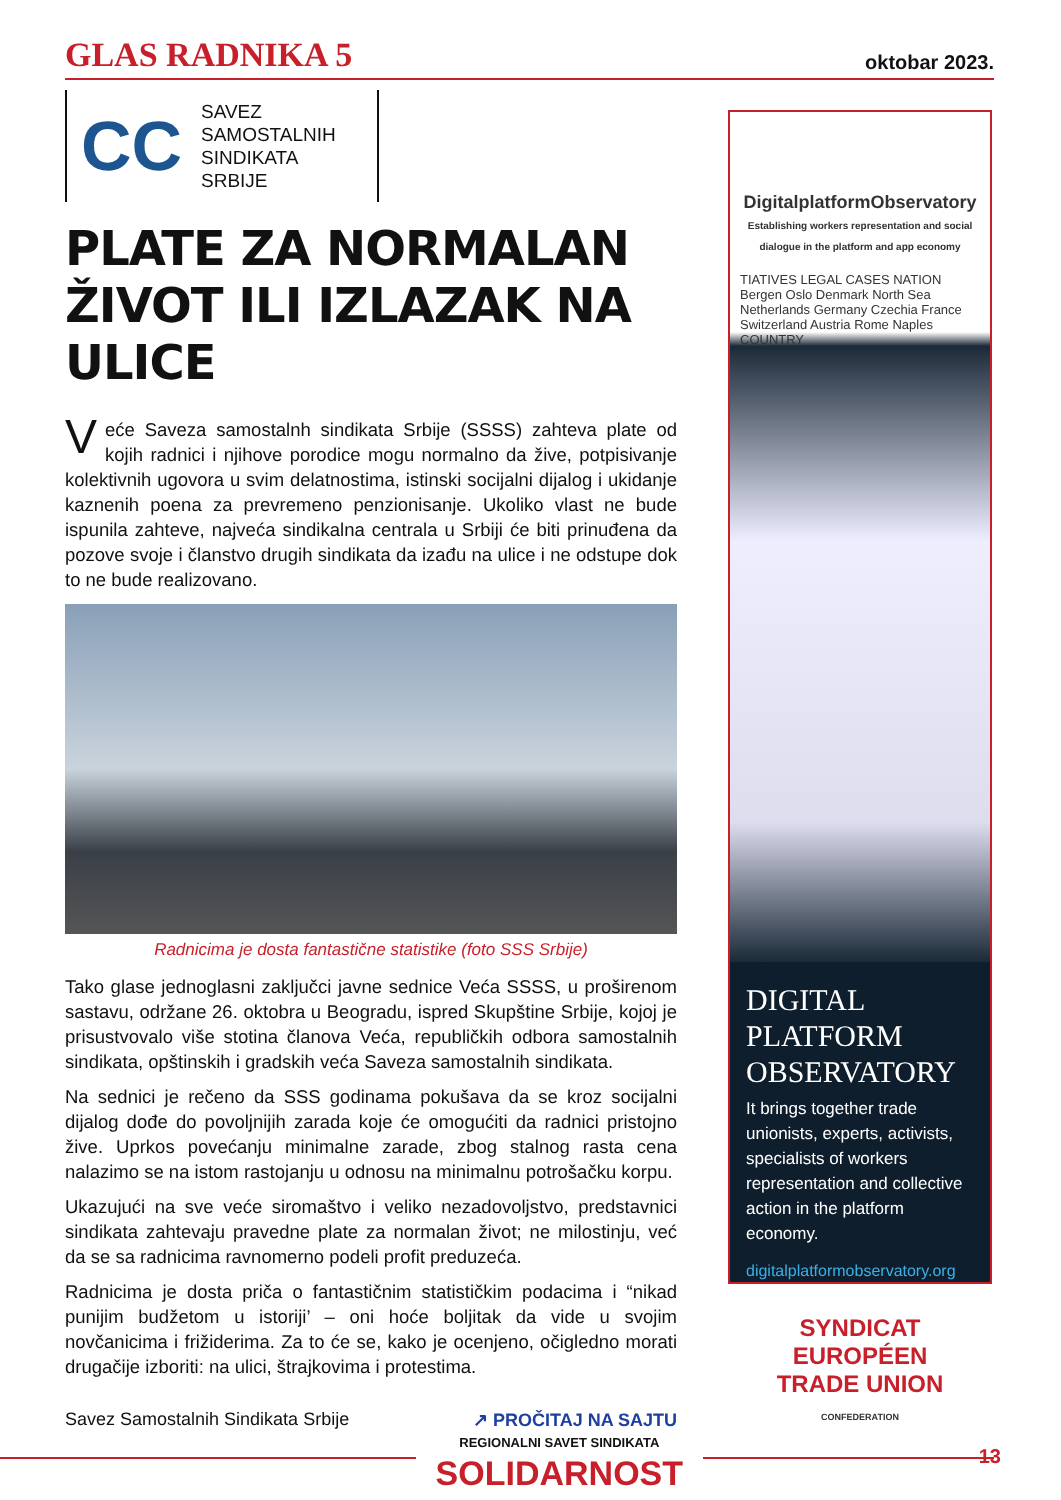GLAS RADNIKA 5 oktobar 2023.
CC
SAVEZ
SAMOSTALNIH
SINDIKATA
SRBIJE
PLATE ZA NORMALAN ŽIVOT ILI IZLAZAK NA ULICE
Veće Saveza samostalnh sindikata Srbije (SSSS) zahteva plate od kojih radnici i njihove porodice mogu normalno da žive, potpisivanje kolektivnih ugovora u svim delatnostima, istinski socijalni dijalog i ukidanje kaznenih poena za prevremeno penzionisanje. Ukoliko vlast ne bude ispunila zahteve, najveća sindikalna centrala u Srbiji će biti prinuđena da pozove svoje i članstvo drugih sindikata da izađu na ulice i ne odstupe dok to ne bude realizovano.
Radnicima je dosta fantastične statistike (foto SSS Srbije)
Tako glase jednoglasni zaključci javne sednice Veća SSSS, u proširenom sastavu, održane 26. oktobra u Beogradu, ispred Skupštine Srbije, kojoj je prisustvovalo više stotina članova Veća, republičkih odbora samostalnih sindikata, opštinskih i gradskih veća Saveza samostalnih sindikata.
Na sednici je rečeno da SSS godinama pokušava da se kroz socijalni dijalog dođe do povoljnijih zarada koje će omogućiti da radnici pristojno žive. Uprkos povećanju minimalne zarade, zbog stalnog rasta cena nalazimo se na istom rastojanju u odnosu na minimalnu potrošačku korpu.
Ukazujući na sve veće siromaštvo i veliko nezadovoljstvo, predstavnici sindikata zahtevaju pravedne plate za normalan život; ne milostinju, već da se sa radnicima ravnomerno podeli profit preduzeća.
Radnicima je dosta priča o fantastičnim statističkim podacima i “nikad punijim budžetom u istoriji’ – oni hoće boljitak da vide u svojim novčanicima i frižiderima. Za to će se, kako je ocenjeno, očigledno morati drugačije izboriti: na ulici, štrajkovima i protestima.
Savez Samostalnih Sindikata Srbije ↗ PROČITAJ NA SAJTU
DigitalplatformObservatory
Establishing workers representation and social dialogue in the platform and app economy
TIATIVES LEGAL CASES NATION
Bergen Oslo Denmark North Sea Netherlands Germany Czechia France Switzerland Austria Rome Naples
COUNTRY
DIGITAL
PLATFORM
OBSERVATORY
It brings together trade unionists, experts, activists, specialists of workers representation and collective action in the platform economy.
digitalplatformobservatory.org
SYNDICAT
EUROPÉEN
TRADE UNION
CONFEDERATION
REGIONALNI SAVET SINDIKATA
SOLIDARNOST
13